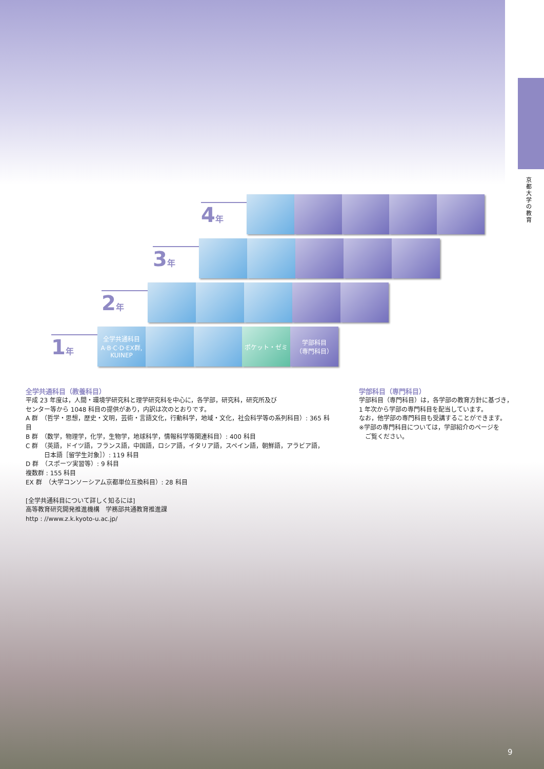京都大学の教育
4年
3年
2年
1年
全学共通科目
A·B·C·D·EX群,
KUINEP
ポケット・ゼミ
学部科目
（専門科目）
全学共通科目（教養科目）
平成 23 年度は，人間・環境学研究科と理学研究科を中心に，各学部，研究科，研究所及び
センター等から 1048 科目の提供があり，内訳は次のとおりです。
A 群　（哲学・思想，歴史・文明，芸術・言語文化，行動科学，地域・文化，社会科学等の系列科目）: 365 科目
B 群　（数学，物理学，化学，生物学，地球科学，情報科学等関連科目）: 400 科目
C 群　（英語，ドイツ語，フランス語，中国語，ロシア語，イタリア語，スペイン語，朝鮮語，アラビア語，
　　　日本語［留学生対象］）: 119 科目
D 群　（スポーツ実習等）: 9 科目
複数群 : 155 科目
EX 群　（大学コンソーシアム京都単位互換科目）: 28 科目
[全学共通科目について詳しく知るには]
高等教育研究開発推進機構　学務部共通教育推進課
http : //www.z.k.kyoto-u.ac.jp/
学部科目（専門科目）
学部科目（専門科目）は，各学部の教育方針に基づき，
1 年次から学部の専門科目を配当しています。
なお，他学部の専門科目も受講することができます。
※学部の専門科目については，学部紹介のページを
　ご覧ください。
9